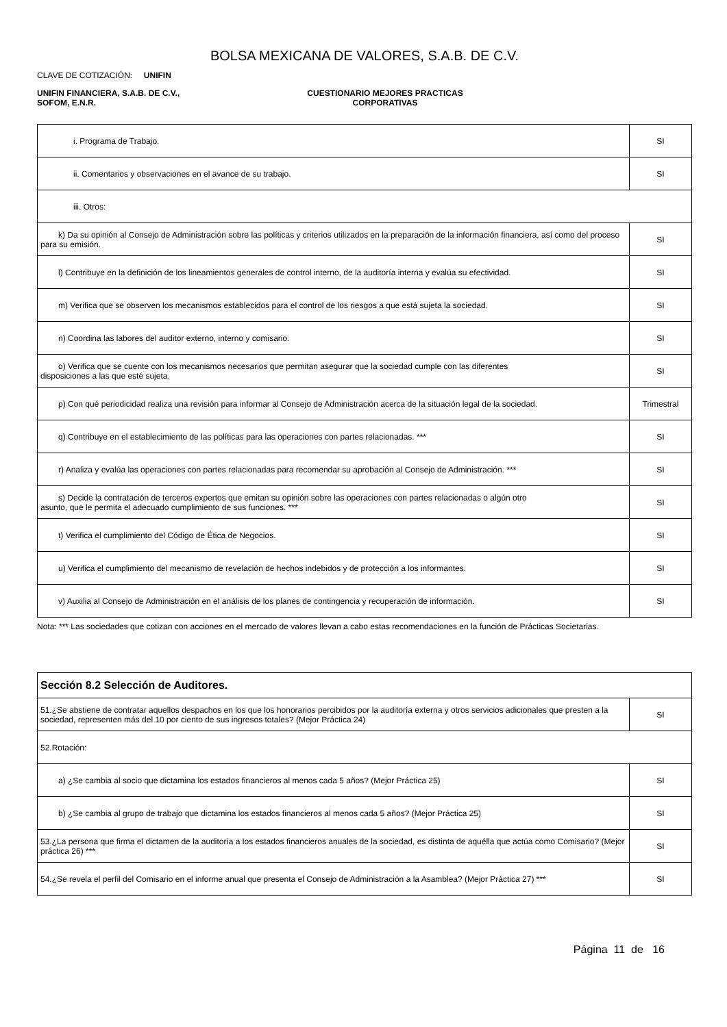BOLSA MEXICANA DE VALORES, S.A.B. DE C.V.
CLAVE DE COTIZACIÓN: UNIFIN
UNIFIN FINANCIERA, S.A.B. DE C.V., SOFOM, E.N.R.
CUESTIONARIO MEJORES PRACTICAS
CORPORATIVAS
| i. Programa de Trabajo. | SI |
| ii. Comentarios y observaciones en el avance de su trabajo. | SI |
| iii. Otros: | |
| k) Da su opinión al Consejo de Administración sobre las políticas y criterios utilizados en la preparación de la información financiera, así como del proceso para su emisión. | SI |
| l) Contribuye en la definición de los lineamientos generales de control interno, de la auditoría interna y evalúa su efectividad. | SI |
| m) Verifica que se observen los mecanismos establecidos para el control de los riesgos a que está sujeta la sociedad. | SI |
| n) Coordina las labores del auditor externo, interno y comisario. | SI |
| o) Verifica que se cuente con los mecanismos necesarios que permitan asegurar que la sociedad cumple con las diferentes disposiciones a las que esté sujeta. | SI |
| p) Con qué periodicidad realiza una revisión para informar al Consejo de Administración acerca de la situación legal de la sociedad. | Trimestral |
| q) Contribuye en el establecimiento de las políticas para las operaciones con partes relacionadas. *** | SI |
| r) Analiza y evalúa las operaciones con partes relacionadas para recomendar su aprobación al Consejo de Administración. *** | SI |
| s) Decide la contratación de terceros expertos que emitan su opinión sobre las operaciones con partes relacionadas o algún otro asunto, que le permita el adecuado cumplimiento de sus funciones. *** | SI |
| t) Verifica el cumplimiento del Código de Ética de Negocios. | SI |
| u) Verifica el cumplimiento del mecanismo de revelación de hechos indebidos y de protección a los informantes. | SI |
| v) Auxilia al Consejo de Administración en el análisis de los planes de contingencia y recuperación de información. | SI |
Nota: *** Las sociedades que cotizan con acciones en el mercado de valores llevan a cabo estas recomendaciones en la función de Prácticas Societarias.
| Sección 8.2 Selección de Auditores. | |
| 51.¿Se abstiene de contratar aquellos despachos en los que los honorarios percibidos por la auditoría externa y otros servicios adicionales que presten a la sociedad, representen más del 10 por ciento de sus ingresos totales? (Mejor Práctica 24) | SI |
| 52.Rotación: | |
| a) ¿Se cambia al socio que dictamina los estados financieros al menos cada 5 años? (Mejor Práctica 25) | SI |
| b) ¿Se cambia al grupo de trabajo que dictamina los estados financieros al menos cada 5 años? (Mejor Práctica 25) | SI |
| 53.¿La persona que firma el dictamen de la auditoría a los estados financieros anuales de la sociedad, es distinta de aquélla que actúa como Comisario? (Mejor práctica 26) *** | SI |
| 54.¿Se revela el perfil del Comisario en el informe anual que presenta el Consejo de Administración a la Asamblea? (Mejor Práctica 27) *** | SI |
Página 11 de 16